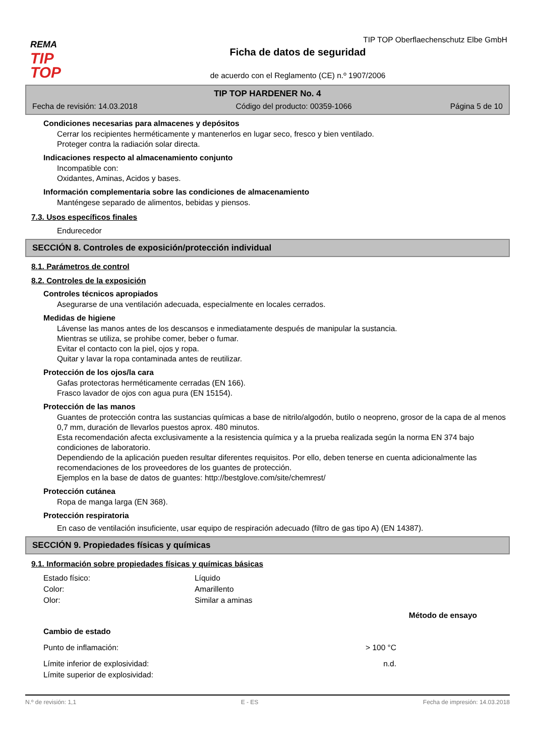REMA
TIP
TOP
TIP TOP Oberflaechenschutz Elbe GmbH
Ficha de datos de seguridad
de acuerdo con el Reglamento (CE) n.º 1907/2006
TIP TOP HARDENER No. 4
Fecha de revisión: 14.03.2018 Código del producto: 00359-1066 Página 5 de 10
Condiciones necesarias para almacenes y depósitos
Cerrar los recipientes herméticamente y mantenerlos en lugar seco, fresco y bien ventilado.
Proteger contra la radiación solar directa.
Indicaciones respecto al almacenamiento conjunto
Incompatible con:
Oxidantes, Aminas, Acidos y bases.
Información complementaria sobre las condiciones de almacenamiento
Manténgese separado de alimentos, bebidas y piensos.
7.3. Usos específicos finales
Endurecedor
SECCIÓN 8. Controles de exposición/protección individual
8.1. Parámetros de control
8.2. Controles de la exposición
Controles técnicos apropiados
Asegurarse de una ventilación adecuada, especialmente en locales cerrados.
Medidas de higiene
Lávense las manos antes de los descansos e inmediatamente después de manipular la sustancia.
Mientras se utiliza, se prohibe comer, beber o fumar.
Evitar el contacto con la piel, ojos y ropa.
Quitar y lavar la ropa contaminada antes de reutilizar.
Protección de los ojos/la cara
Gafas protectoras herméticamente cerradas (EN 166).
Frasco lavador de ojos con agua pura (EN 15154).
Protección de las manos
Guantes de protección contra las sustancias químicas a base de nitrilo/algodón, butilo o neopreno, grosor de la capa de al menos 0,7 mm, duración de llevarlos puestos aprox. 480 minutos.
Esta recomendación afecta exclusivamente a la resistencia química y a la prueba realizada según la norma EN 374 bajo condiciones de laboratorio.
Dependiendo de la aplicación pueden resultar diferentes requisitos. Por ello, deben tenerse en cuenta adicionalmente las recomendaciones de los proveedores de los guantes de protección.
Ejemplos en la base de datos de guantes: http://bestglove.com/site/chemrest/
Protección cutánea
Ropa de manga larga (EN 368).
Protección respiratoria
En caso de ventilación insuficiente, usar equipo de respiración adecuado (filtro de gas tipo A) (EN 14387).
SECCIÓN 9. Propiedades físicas y químicas
9.1. Información sobre propiedades físicas y químicas básicas
| Estado físico: | Líquido | |
| Color: | Amarillento | |
| Olor: | Similar a aminas | |
| | Método de ensayo | |
| Cambio de estado | | |
| Punto de inflamación: | > 100 °C | |
| Límite inferior de explosividad: | n.d. | |
| Límite superior de explosividad: | | |
N.º de revisión: 1,1 E - ES Fecha de impresión: 14.03.2018